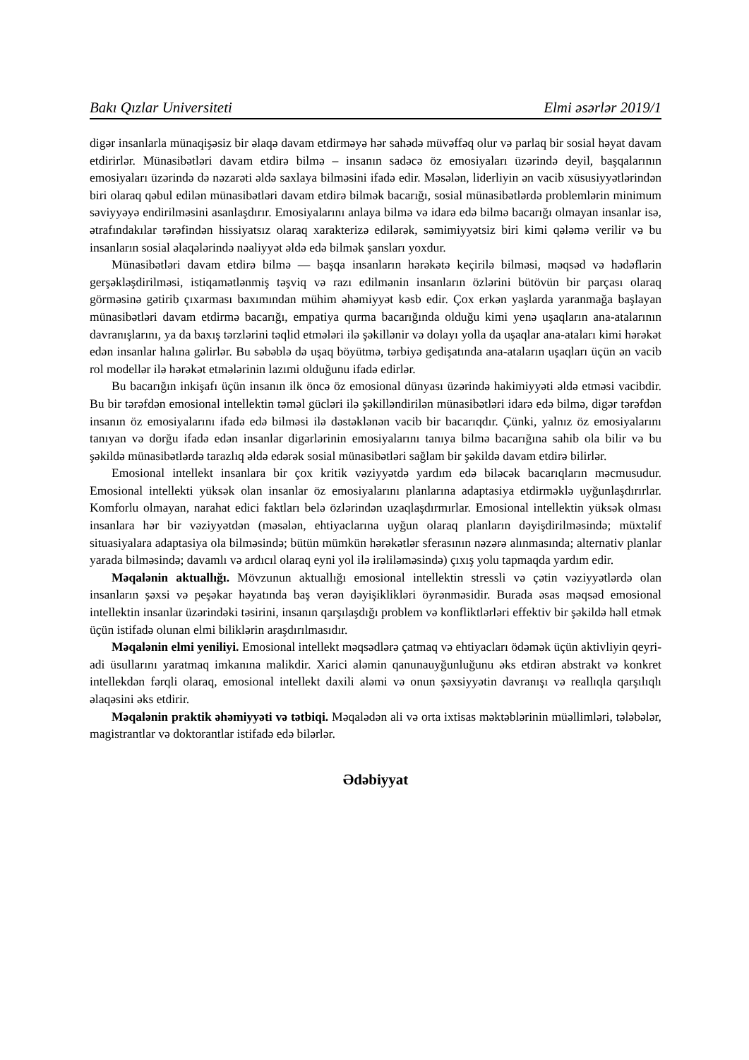Bakı Qızlar Universiteti Elmi əsərlər 2019/1
digər insanlarla münaqişəsiz bir əlaqə davam etdirməyə hər sahədə müvəffəq olur və parlaq bir sosial həyat davam etdirirlər. Münasibətləri davam etdirə bilmə – insanın sadəcə öz emosiyaları üzərində deyil, başqalarının emosiyaları üzərində də nəzarəti əldə saxlaya bilməsini ifadə edir. Məsələn, liderliyin ən vacib xüsusiyyətlərindən biri olaraq qəbul edilən münasibətləri davam etdirə bilmək bacarığı, sosial münasibətlərdə problemlərin minimum səviyyəyə endirilməsini asanlaşdırır. Emosiyalarını anlaya bilmə və idarə edə bilmə bacarığı olmayan insanlar isə, ətrafındakılar tərəfindən hissiyatsız olaraq xarakterizə edilərək, səmimiyyətsiz biri kimi qələmə verilir və bu insanların sosial əlaqələrində nəaliyyət əldə edə bilmək şansları yoxdur.
Münasibətləri davam etdirə bilmə — başqa insanların hərəkətə keçirilə bilməsi, məqsəd və hədəflərin gerşəkləşdirilməsi, istiqamətlənmiş təşviq və razı edilmənin insanların özlərini bütövün bir parçası olaraq görməsinə gətirib çıxarması baxımından mühim əhəmiyyət kəsb edir. Çox erkən yaşlarda yaranmağa başlayan münasibətləri davam etdirmə bacarığı, empatiya qurma bacarığında olduğu kimi yenə uşaqların ana-atalarının davranışlarını, ya da baxış tərzlərini təqlid etmələri ilə şəkillənir və dolayı yolla da uşaqlar ana-ataları kimi hərəkət edən insanlar halına gəlirlər. Bu səbəblə də uşaq böyütmə, tərbiyə gedişatında ana-ataların uşaqları üçün ən vacib rol modellər ilə hərəkət etmələrinin lazımi olduğunu ifadə edirlər.
Bu bacarığın inkişafı üçün insanın ilk öncə öz emosional dünyası üzərində hakimiyyəti əldə etməsi vacibdir. Bu bir tərəfdən emosional intellektin təməl gücləri ilə şəkilləndirilən münasibətləri idarə edə bilmə, digər tərəfdən insanın öz emosiyalarını ifadə edə bilməsi ilə dəstəklənən vacib bir bacarıqdır. Çünki, yalnız öz emosiyalarını tanıyan və dorğu ifadə edən insanlar digərlərinin emosiyalarını tanıya bilmə bacarığına sahib ola bilir və bu şəkildə münasibətlərdə tarazlıq əldə edərək sosial münasibətləri sağlam bir şəkildə davam etdirə bilirlər.
Emosional intellekt insanlara bir çox kritik vəziyyətdə yardım edə biləcək bacarıqların məcmusudur. Emosional intellekti yüksək olan insanlar öz emosiyalarını planlarına adaptasiya etdirməklə uyğunlaşdırırlar. Komforlu olmayan, narahat edici faktları belə özlərindən uzaqlaşdırmırlar. Emosional intellektin yüksək olması insanlara hər bir vəziyyətdən (məsələn, ehtiyaclarına uyğun olaraq planların dəyişdirilməsində; müxtəlif situasiyalara adaptasiya ola bilməsində; bütün mümkün hərəkətlər sferasının nəzərə alınmasında; alternativ planlar yarada bilməsində; davamlı və ardıcıl olaraq eyni yol ilə irəliləməsində) çıxış yolu tapmaqda yardım edir.
Məqalənin aktuallığı. Mövzunun aktuallığı emosional intellektin stressli və çətin vəziyyətlərdə olan insanların şəxsi və peşəkar həyatında baş verən dəyişiklikləri öyrənməsidir. Burada əsas məqsəd emosional intellektin insanlar üzərindəki təsirini, insanın qarşılaşdığı problem və konfliktlərləri effektiv bir şəkildə həll etmək üçün istifadə olunan elmi biliklərin araşdırılmasıdır.
Məqalənin elmi yeniliyi. Emosional intellekt məqsədlərə çatmaq və ehtiyacları ödəmək üçün aktivliyin qeyri-adi üsullarını yaratmaq imkanına malikdir. Xarici aləmin qanunauyğunluğunu əks etdirən abstrakt və konkret intellekdən fərqli olaraq, emosional intellekt daxili aləmi və onun şəxsiyyətin davranışı və reallıqla qarşılıqlı əlaqəsini əks etdirir.
Məqalənin praktik əhəmiyyəti və tətbiqi. Məqalədən ali və orta ixtisas məktəblərinin müəllimləri, tələbələr, magistrantlar və doktorantlar istifadə edə bilərlər.
Ədəbiyyat